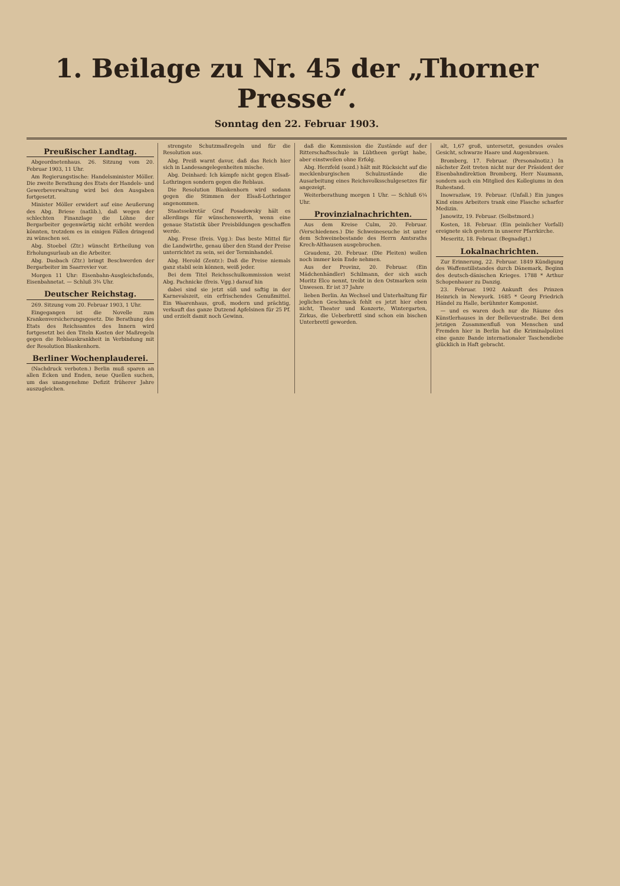1. Beilage zu Nr. 45 der „Thorner Presse“.
Sonntag den 22. Februar 1903.
Preußischer Landtag.
Abgeordnetenhaus. 26. Sitzung vom 20. Februar 1903, 11 Uhr.
Am Regierungstische: Handelsminister Möller. Die zweite Berathung des Etats der Handels- und Gewerbeverwaltung wird bei den Ausgaben fortgesetzt.
Minister Möller erwidert auf eine Aeußerung des Abg. Briese (natlib.), daß wegen der schlechten Finanzlage die Löhne der Bergarbeiter gegenwärtig nicht erhöht werden könnten, trotzdem es in einigen Fällen dringend zu wünschen sei.
Abg. Stoebel (Ztr.) wünscht Ertheilung von Erholungsurlaub an die Arbeiter.
Abg. Dasbach (Ztr.) bringt Beschwerden der Bergarbeiter im Saarrevier vor.
Morgen 11 Uhr: Eisenbahn-Ausgleichsfonds, Eisenbahnetat. — Schluß 3¾ Uhr.
Deutscher Reichstag.
269. Sitzung vom 20. Februar 1903, 1 Uhr.
Eingegangen ist die Novelle zum Krankenversicherungsgesetz. Die Berathung des Etats des Reichsamtes des Innern wird fortgesetzt bei den Titeln Kosten der Maßregeln gegen die Reblauskrankheit in Verbindung mit der Resolution Blankenhorn.
Berliner Wochenplauderei.
(Nachdruck verboten.) Berlin muß sparen an allen Ecken und Enden, neue Quellen suchen, um das unangenehme Defizit früherer Jahre auszugleichen.
strengste Schutzmaßregeln und für die Resolution aus.
Abg. Preiß warnt davor, daß das Reich hier sich in Landesangelegenheiten mische.
Abg. Deinhard: Ich kämpfe nicht gegen Elsaß-Lothringen sondern gegen die Reblaus.
Die Resolution Blankenhorn wird sodann gegen die Stimmen der Elsaß-Lothringer angenommen.
Staatssekretär Graf Posadowsky hält es allerdings für wünschenswerth, wenn eine genaue Statistik über Preisbildungen geschaffen werde.
Abg. Frese (freis. Vgg.): Das beste Mittel für die Landwirthe, genau über den Stand der Preise unterrichtet zu sein, sei der Terminhandel.
Abg. Herold (Zentr.): Daß die Preise niemals ganz stabil sein können, weiß jeder.
Bei dem Titel Reichsschulkommission weist Abg. Pachnicke (freis. Vgg.) darauf hin
dabei sind sie jetzt süß und saftig in der Karnevalszeit, ein erfrischendes Genußmittel. Ein Waarenhaus, groß, modern und prächtig, verkauft das ganze Dutzend Apfelsinen für 25 Pf. und erzielt damit noch Gewinn.
daß die Kommission die Zustände auf der Ritterschaftsschule in Lübtheen gerügt habe, aber einstweilen ohne Erfolg.
Abg. Herzfeld (sozd.) hält mit Rücksicht auf die mecklenburgischen Schulzustände die Ausarbeitung eines Reichsvolksschulgesetzes für angezeigt.
Weiterberathung morgen 1 Uhr. — Schluß 6¼ Uhr.
Provinzialnachrichten.
Aus dem Kreise Culm, 20. Februar. (Verschiedenes.) Die Schweineseuche ist unter dem Schweinebestande des Herrn Amtsraths Krech-Althausen ausgebrochen.
Graudenz, 20. Februar. (Die Pleiten) wollen noch immer kein Ende nehmen.
Aus der Provinz, 20. Februar. (Ein Mädchenhändler) Schilmann, der sich auch Moritz Elco nennt, treibt in den Ostmarken sein Unwesen. Er ist 37 Jahre
lieben Berlin. An Wechsel und Unterhaltung für jeglichen Geschmack fehlt es jetzt hier eben nicht, Theater und Konzerte, Wintergarten, Zirkus, die Ueberbrettl sind schon ein bischen Unterbrettl geworden.
alt, 1,67 groß, untersetzt, gesundes ovales Gesicht, schwarze Haare und Augenbrauen.
Bromberg, 17. Februar. (Personalnotiz.) In nächster Zeit treten nicht nur der Präsident der Eisenbahndirektion Bromberg, Herr Naumann, sondern auch ein Mitglied des Kollegiums in den Ruhestand.
Inowrazlaw, 19. Februar. (Unfall.) Ein junges Kind eines Arbeiters trank eine Flasche scharfer Medizin.
Janowitz, 19. Februar. (Selbstmord.)
Kosten, 18. Februar. (Ein peinlicher Vorfall) ereignete sich gestern in unserer Pfarrkirche.
Meseritz, 18. Februar. (Begnadigt.)
Lokalnachrichten.
Zur Erinnerung, 22. Februar. 1849 Kündigung des Waffenstillstandes durch Dänemark, Beginn des deutsch-dänischen Krieges. 1788 * Arthur Schopenhauer zu Danzig.
23. Februar. 1902 Ankunft des Prinzen Heinrich in Newyork. 1685 * Georg Friedrich Händel zu Halle, berühmter Komponist.
— und es waren doch nur die Räume des Künstlerhauses in der Bellevuestraße. Bei dem jetzigen Zusammenfluß von Menschen und Fremden hier in Berlin hat die Kriminalpolizei eine ganze Bande internationaler Taschendiebe glücklich in Haft gebracht.